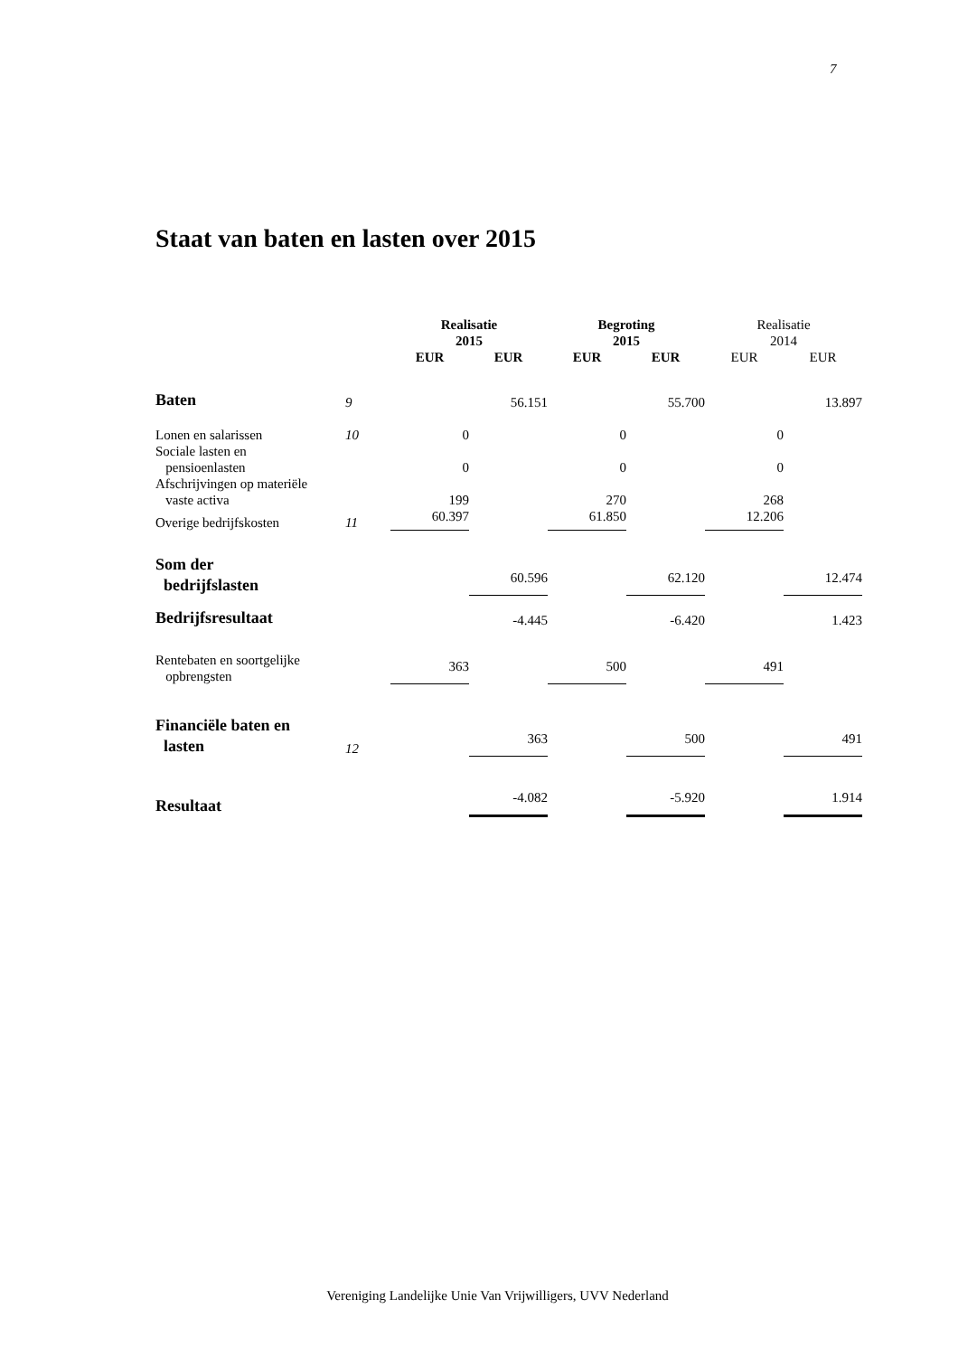7
Staat van baten en lasten over 2015
| | | Realisatie 2015 | | Begroting 2015 | | Realisatie 2014 | |
| | | EUR | EUR | EUR | EUR | EUR | EUR |
| Baten | 9 | | 56.151 | | 55.700 | | 13.897 |
| Lonen en salarissen | 10 | 0 | | 0 | | 0 | |
| Sociale lasten en pensioenlasten | | 0 | | 0 | | 0 | |
| Afschrijvingen op materiële vaste activa | | 199 | | 270 | | 268 | |
| Overige bedrijfskosten | 11 | 60.397 | | 61.850 | | 12.206 | |
| Som der bedrijfslasten | | | 60.596 | | 62.120 | | 12.474 |
| Bedrijfsresultaat | | | -4.445 | | -6.420 | | 1.423 |
| Rentebaten en soortgelijke opbrengsten | | 363 | | 500 | | 491 | |
| Financiële baten en lasten | 12 | | 363 | | 500 | | 491 |
| Resultaat | | | -4.082 | | -5.920 | | 1.914 |
Vereniging Landelijke Unie Van Vrijwilligers, UVV Nederland